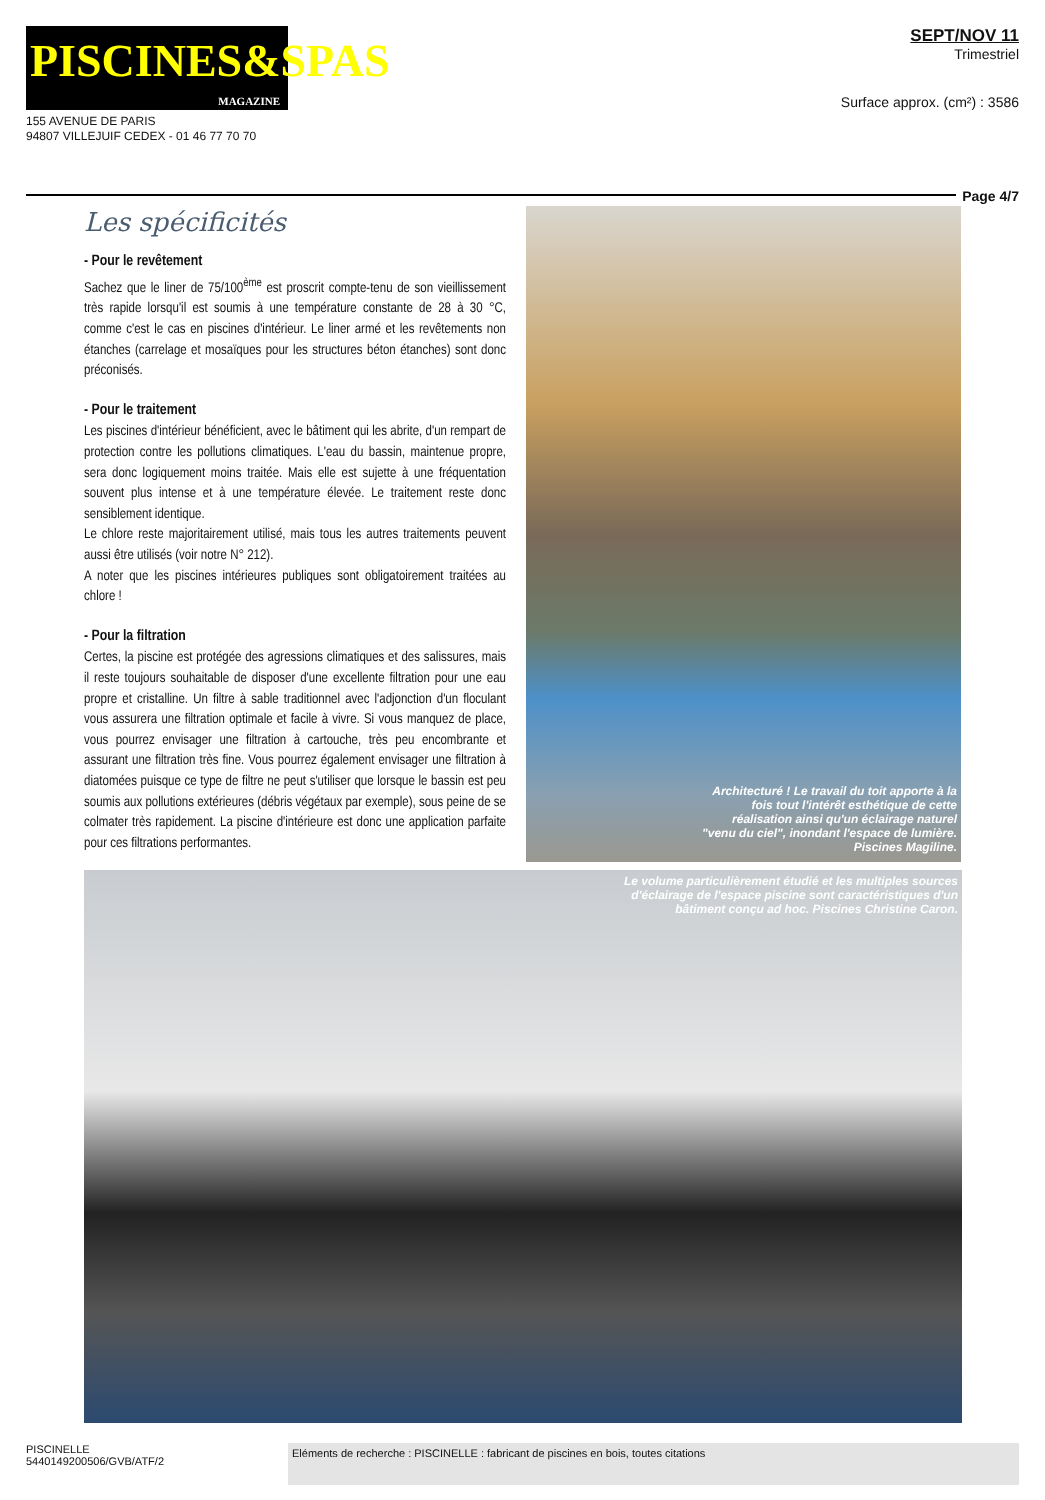PISCINES&SPAS
MAGAZINE
155 AVENUE DE PARIS
94807 VILLEJUIF CEDEX - 01 46 77 70 70
SEPT/NOV 11
Trimestriel
Surface approx. (cm²) : 3586
Page 4/7
Les spécificités
- Pour le revêtement
Sachez que le liner de 75/100<sup>ème</sup> est proscrit compte-tenu de son vieillissement très rapide lorsqu'il est soumis à une température constante de 28 à 30 °C, comme c'est le cas en piscines d'intérieur. Le liner armé et les revêtements non étanches (carrelage et mosaïques pour les structures béton étanches) sont donc préconisés.
- Pour le traitement
Les piscines d'intérieur bénéficient, avec le bâtiment qui les abrite, d'un rempart de protection contre les pollutions climatiques. L'eau du bassin, maintenue propre, sera donc logiquement moins traitée. Mais elle est sujette à une fréquentation souvent plus intense et à une température élevée. Le traitement reste donc sensiblement identique.
Le chlore reste majoritairement utilisé, mais tous les autres traitements peuvent aussi être utilisés (voir notre N° 212).
A noter que les piscines intérieures publiques sont obligatoirement traitées au chlore !
- Pour la filtration
Certes, la piscine est protégée des agressions climatiques et des salissures, mais il reste toujours souhaitable de disposer d'une excellente filtration pour une eau propre et cristalline. Un filtre à sable traditionnel avec l'adjonction d'un floculant vous assurera une filtration optimale et facile à vivre. Si vous manquez de place, vous pourrez envisager une filtration à cartouche, très peu encombrante et assurant une filtration très fine. Vous pourrez également envisager une filtration à diatomées puisque ce type de filtre ne peut s'utiliser que lorsque le bassin est peu soumis aux pollutions extérieures (débris végétaux par exemple), sous peine de se colmater très rapidement. La piscine d'intérieure est donc une application parfaite pour ces filtrations performantes.
Architecturé ! Le travail du toit apporte à la fois tout l'intérêt esthétique de cette réalisation ainsi qu'un éclairage naturel "venu du ciel", inondant l'espace de lumière. Piscines Magiline.
Le volume particulièrement étudié et les multiples sources d'éclairage de l'espace piscine sont caractéristiques d'un bâtiment conçu ad hoc. Piscines Christine Caron.
PISCINELLE
5440149200506/GVB/ATF/2
Eléments de recherche : PISCINELLE : fabricant de piscines en bois, toutes citations